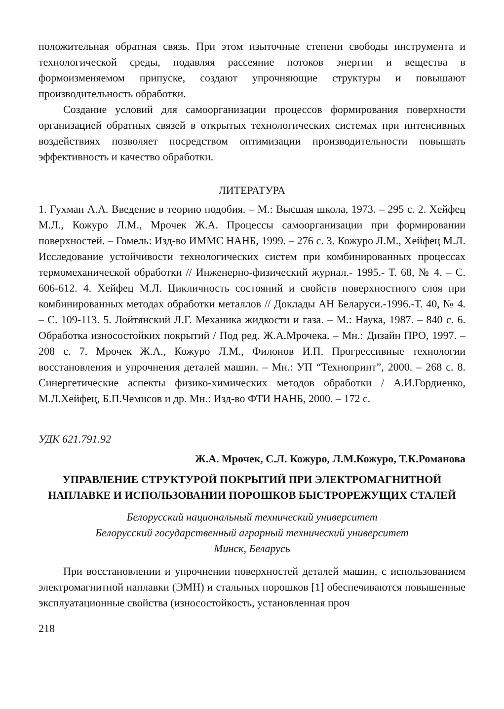положительная обратная связь. При этом изыточные степени свободы инструмента и технологической среды, подавляя рассеяние потоков энергии и вещества в формоизменяемом припуске, создают упрочняющие структуры и повышают производительность обработки.
Создание условий для самоорганизации процессов формирования поверхности организацией обратных связей в открытых технологических системах при интенсивных воздействиях позволяет посредством оптимизации производительности повышать эффективность и качество обработки.
ЛИТЕРАТУРА
1. Гухман А.А. Введение в теорию подобия. – М.: Высшая школа, 1973. – 295 с. 2. Хейфец М.Л., Кожуро Л.М., Мрочек Ж.А. Процессы самоорганизации при формировании поверхностей. – Гомель: Изд-во ИММС НАНБ, 1999. – 276 с. 3. Кожуро Л.М., Хейфец М.Л. Исследование устойчивости технологических систем при комбинированных процессах термомеханической обработки // Инженерно-физический журнал.- 1995.- Т. 68, № 4. – С. 606-612. 4. Хейфец М.Л. Цикличность состояний и свойств поверхностного слоя при комбинированных методах обработки металлов // Доклады АН Беларуси.-1996.-Т. 40, № 4. – С. 109-113. 5. Лойтянский Л.Г. Механика жидкости и газа. – М.: Наука, 1987. – 840 с. 6. Обработка износостойких покрытий / Под ред. Ж.А.Мрочека. – Мн.: Дизайн ПРО, 1997. – 208 с. 7. Мрочек Ж.А., Кожуро Л.М., Филонов И.П. Прогрессивные технологии восстановления и упрочнения деталей машин. – Мн.: УП “Технопринт”, 2000. – 268 с. 8. Синергетические аспекты физико-химических методов обработки / А.И.Гордиенко, М.Л.Хейфец, Б.П.Чемисов и др. Мн.: Изд-во ФТИ НАНБ, 2000. – 172 с.
УДК 621.791.92
Ж.А. Мрочек, С.Л. Кожуро, Л.М.Кожуро, Т.К.Романова
УПРАВЛЕНИЕ СТРУКТУРОЙ ПОКРЫТИЙ ПРИ ЭЛЕКТРОМАГНИТНОЙ НАПЛАВКЕ И ИСПОЛЬЗОВАНИИ ПОРОШКОВ БЫСТРОРЕЖУЩИХ СТАЛЕЙ
Белорусский национальный технический университет
Белорусский государственный аграрный технический университет
Минск, Беларусь
При восстановлении и упрочнении поверхностей деталей машин, с использованием электромагнитной наплавки (ЭМН) и стальных порошков [1] обеспечиваются повышенные эксплуатационные свойства (износостойкость, установленная проч
218